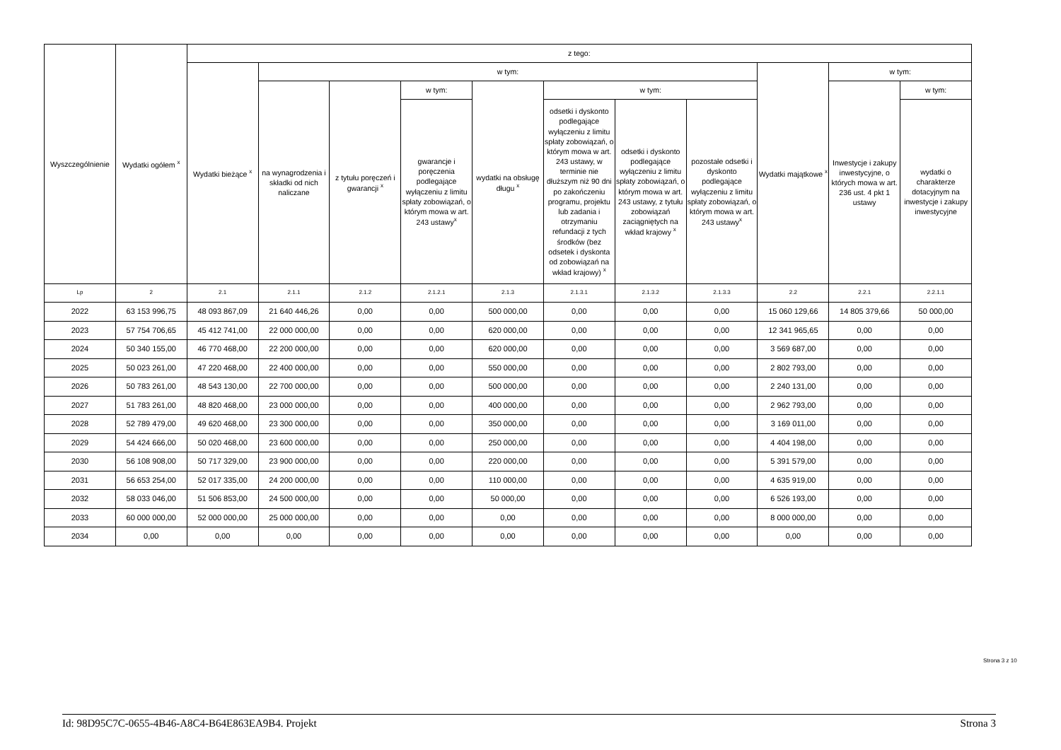| Wyszczególnienie | Wydatki ogółem <sup>x</sup> | z tego: | | | | | | | | | | |
| --- | --- | --- | --- | --- | --- | --- | --- | --- | --- | --- | --- | --- |
| | | Wydatki bieżące <sup>x</sup> | w tym: | | | | | | | Wydatki majątkowe <sup>x</sup> | w tym: | |
| | | | na wynagrodzenia i składki od nich naliczane | z tytułu poręczeń i gwarancji <sup>x</sup> | w tym: | wydatki na obsługę długu <sup>x</sup> | w tym: | | | | Inwestycje i zakupy inwestycyjne, o których mowa w art. 236 ust. 4 pkt 1 ustawy | w tym: |
| | | | | | gwarancje i poręczenia podlegające wyłączeniu z limitu spłaty zobowiązań, o którym mowa w art. 243 ustawy<sup>x</sup> | | odsetki i dyskonto podlegające wyłączeniu z limitu spłaty zobowiązań, o którym mowa w art. 243 ustawy, w terminie nie dłuższym niż 90 dni po zakończeniu programu, projektu lub zadania i otrzymaniu refundacji z tych środków (bez odsetek i dyskonta od zobowiązań na wkład krajowy) <sup>x</sup> | odsetki i dyskonto podlegające wyłączeniu z limitu spłaty zobowiązań, o którym mowa w art. 243 ustawy, z tytułu zobowiązań zaciągniętych na wkład krajowy <sup>x</sup> | pozostałe odsetki i dyskonto podlegające wyłączeniu z limitu spłaty zobowiązań, o którym mowa w art. 243 ustawy<sup>x</sup> | | | wydatki o charakterze dotacyjnym na inwestycje i zakupy inwestycyjne |
| Lp | 2 | 2.1 | 2.1.1 | 2.1.2 | 2.1.2.1 | 2.1.3 | 2.1.3.1 | 2.1.3.2 | 2.1.3.3 | 2.2 | 2.2.1 | 2.2.1.1 |
| 2022 | 63 153 996,75 | 48 093 867,09 | 21 640 446,26 | 0,00 | 0,00 | 500 000,00 | 0,00 | 0,00 | 0,00 | 15 060 129,66 | 14 805 379,66 | 50 000,00 |
| 2023 | 57 754 706,65 | 45 412 741,00 | 22 000 000,00 | 0,00 | 0,00 | 620 000,00 | 0,00 | 0,00 | 0,00 | 12 341 965,65 | 0,00 | 0,00 |
| 2024 | 50 340 155,00 | 46 770 468,00 | 22 200 000,00 | 0,00 | 0,00 | 620 000,00 | 0,00 | 0,00 | 0,00 | 3 569 687,00 | 0,00 | 0,00 |
| 2025 | 50 023 261,00 | 47 220 468,00 | 22 400 000,00 | 0,00 | 0,00 | 550 000,00 | 0,00 | 0,00 | 0,00 | 2 802 793,00 | 0,00 | 0,00 |
| 2026 | 50 783 261,00 | 48 543 130,00 | 22 700 000,00 | 0,00 | 0,00 | 500 000,00 | 0,00 | 0,00 | 0,00 | 2 240 131,00 | 0,00 | 0,00 |
| 2027 | 51 783 261,00 | 48 820 468,00 | 23 000 000,00 | 0,00 | 0,00 | 400 000,00 | 0,00 | 0,00 | 0,00 | 2 962 793,00 | 0,00 | 0,00 |
| 2028 | 52 789 479,00 | 49 620 468,00 | 23 300 000,00 | 0,00 | 0,00 | 350 000,00 | 0,00 | 0,00 | 0,00 | 3 169 011,00 | 0,00 | 0,00 |
| 2029 | 54 424 666,00 | 50 020 468,00 | 23 600 000,00 | 0,00 | 0,00 | 250 000,00 | 0,00 | 0,00 | 0,00 | 4 404 198,00 | 0,00 | 0,00 |
| 2030 | 56 108 908,00 | 50 717 329,00 | 23 900 000,00 | 0,00 | 0,00 | 220 000,00 | 0,00 | 0,00 | 0,00 | 5 391 579,00 | 0,00 | 0,00 |
| 2031 | 56 653 254,00 | 52 017 335,00 | 24 200 000,00 | 0,00 | 0,00 | 110 000,00 | 0,00 | 0,00 | 0,00 | 4 635 919,00 | 0,00 | 0,00 |
| 2032 | 58 033 046,00 | 51 506 853,00 | 24 500 000,00 | 0,00 | 0,00 | 50 000,00 | 0,00 | 0,00 | 0,00 | 6 526 193,00 | 0,00 | 0,00 |
| 2033 | 60 000 000,00 | 52 000 000,00 | 25 000 000,00 | 0,00 | 0,00 | 0,00 | 0,00 | 0,00 | 0,00 | 8 000 000,00 | 0,00 | 0,00 |
| 2034 | 0,00 | 0,00 | 0,00 | 0,00 | 0,00 | 0,00 | 0,00 | 0,00 | 0,00 | 0,00 | 0,00 | 0,00 |
Strona 3 z 10
Id: 98D95C7C-0655-4B46-A8C4-B64E863EA9B4. Projekt Strona 3